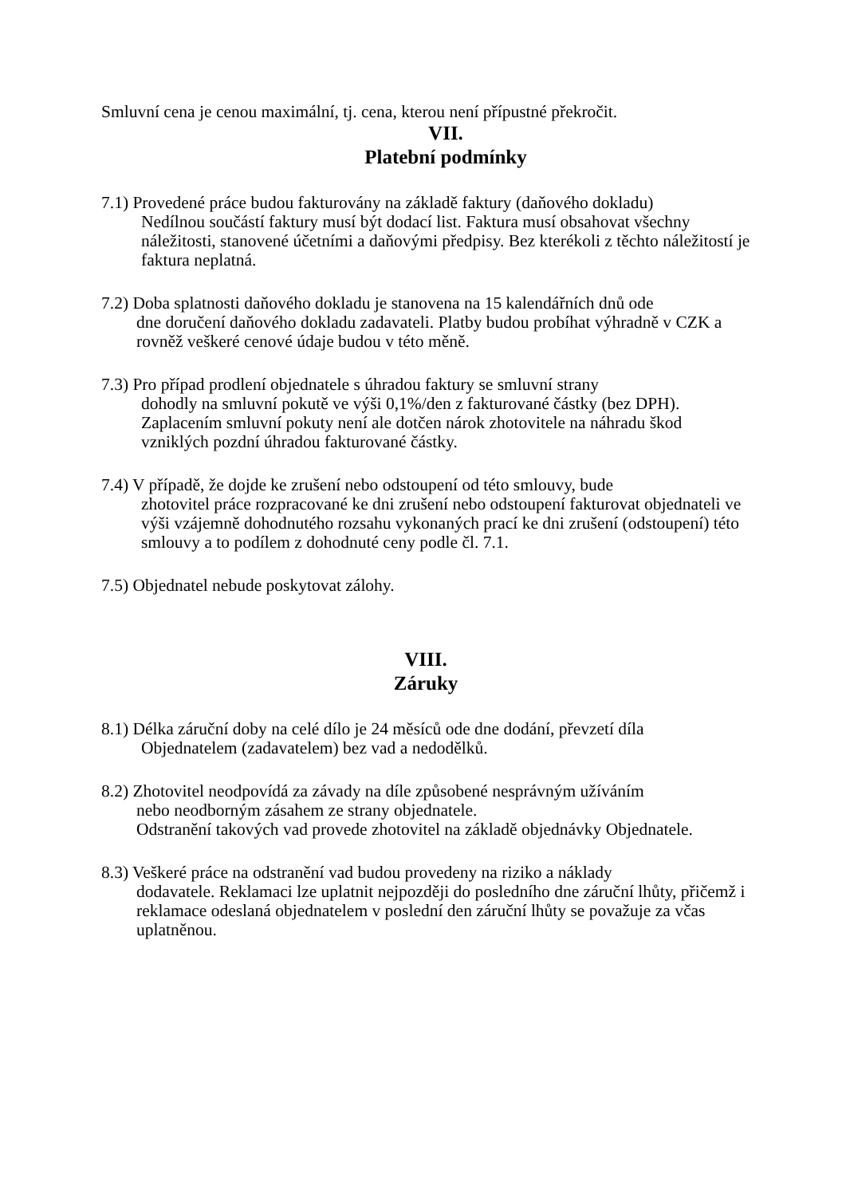Smluvní cena je cenou maximální, tj. cena, kterou není přípustné překročit.
VII.
Platební podmínky
7.1) Provedené práce budou fakturovány na základě faktury (daňového dokladu)
Nedílnou součástí faktury musí být dodací list. Faktura musí obsahovat všechny náležitosti, stanovené účetními a daňovými předpisy. Bez kterékoli z těchto náležitostí je faktura neplatná.
7.2) Doba splatnosti daňového dokladu je stanovena na 15 kalendářních dnů ode
dne doručení daňového dokladu zadavateli. Platby budou probíhat výhradně v CZK a rovněž veškeré cenové údaje budou v této měně.
7.3) Pro případ prodlení objednatele s úhradou faktury se smluvní strany
dohodly na smluvní pokutě ve výši 0,1%/den z fakturované částky (bez DPH). Zaplacením smluvní pokuty není ale dotčen nárok zhotovitele na náhradu škod vzniklých pozdní úhradou fakturované částky.
7.4) V případě, že dojde ke zrušení nebo odstoupení od této smlouvy, bude
zhotovitel práce rozpracované ke dni zrušení nebo odstoupení fakturovat objednateli ve výši vzájemně dohodnutého rozsahu vykonaných prací ke dni zrušení (odstoupení) této smlouvy a to podílem z dohodnuté ceny podle čl. 7.1.
7.5) Objednatel nebude poskytovat zálohy.
VIII.
Záruky
8.1) Délka záruční doby na celé dílo je 24 měsíců ode dne dodání, převzetí díla
Objednatelem (zadavatelem) bez vad a nedodělků.
8.2) Zhotovitel neodpovídá za závady na díle způsobené nesprávným užíváním
nebo neodborným zásahem ze strany objednatele.
Odstranění takových vad provede zhotovitel na základě objednávky Objednatele.
8.3) Veškeré práce na odstranění vad budou provedeny na riziko a náklady
dodavatele. Reklamaci lze uplatnit nejpozději do posledního dne záruční lhůty, přičemž i reklamace odeslaná objednatelem v poslední den záruční lhůty se považuje za včas uplatněnou.